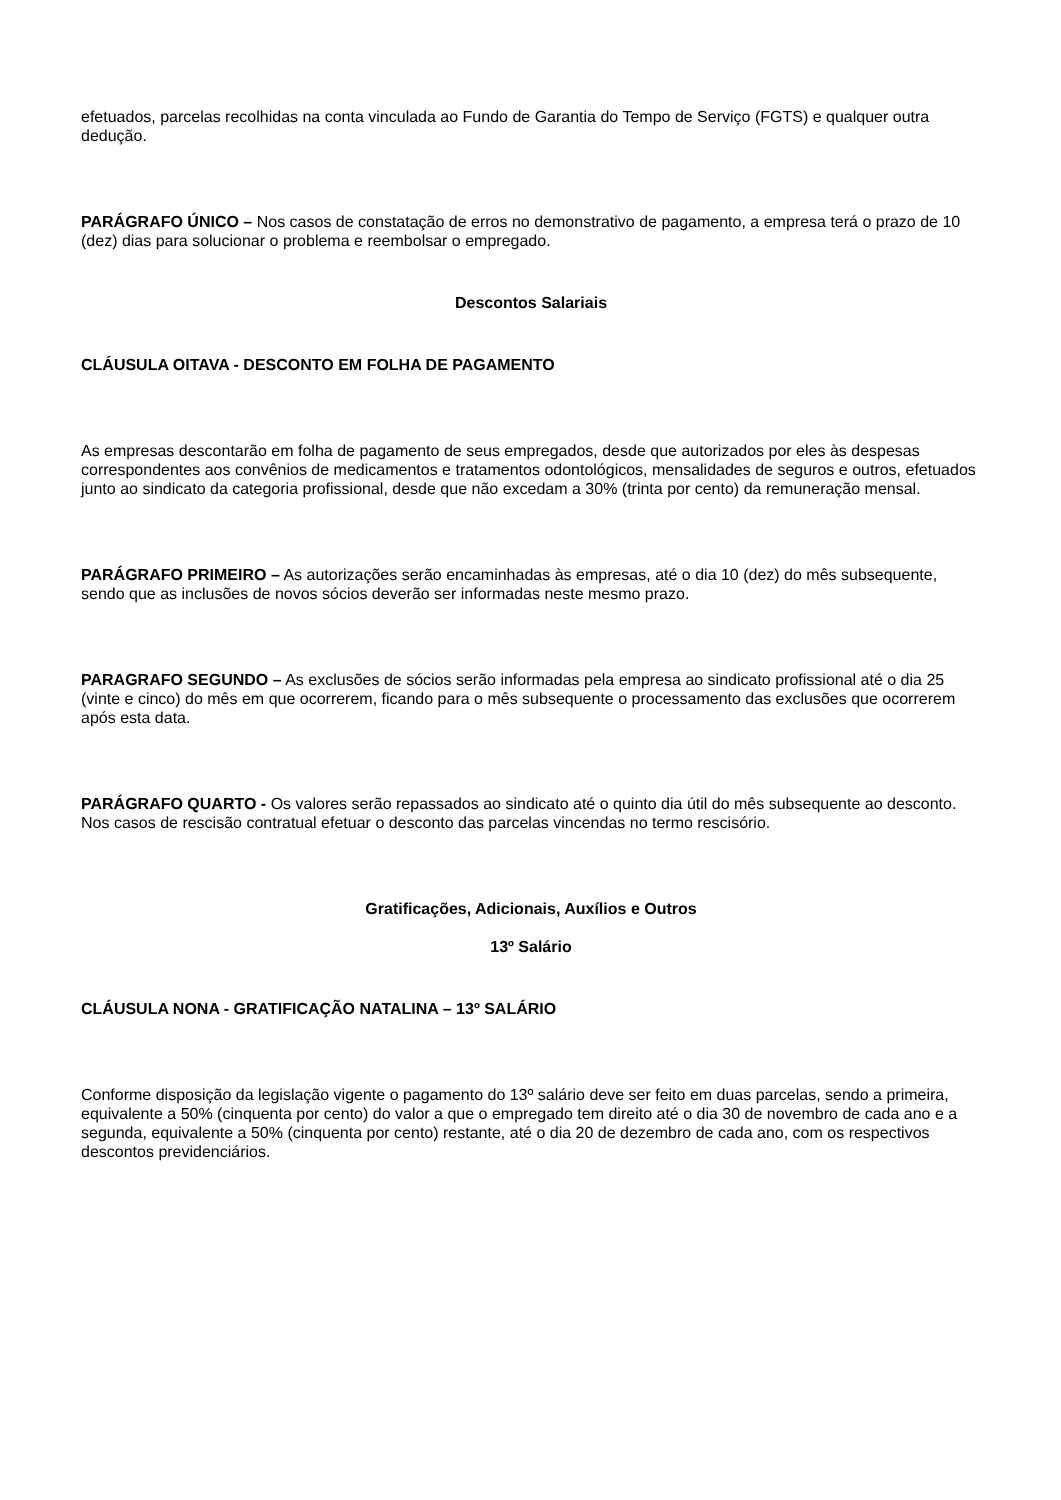efetuados, parcelas recolhidas na conta vinculada ao Fundo de Garantia do Tempo de Serviço (FGTS) e qualquer outra dedução.
PARÁGRAFO ÚNICO – Nos casos de constatação de erros no demonstrativo de pagamento, a empresa terá o prazo de 10 (dez) dias para solucionar o problema e reembolsar o empregado.
Descontos Salariais
CLÁUSULA OITAVA - DESCONTO EM FOLHA DE PAGAMENTO
As empresas descontarão em folha de pagamento de seus empregados, desde que autorizados por eles às despesas correspondentes aos convênios de medicamentos e tratamentos odontológicos, mensalidades de seguros e outros, efetuados junto ao sindicato da categoria profissional, desde que não excedam a 30% (trinta por cento) da remuneração mensal.
PARÁGRAFO PRIMEIRO – As autorizações serão encaminhadas às empresas, até o dia 10 (dez) do mês subsequente, sendo que as inclusões de novos sócios deverão ser informadas neste mesmo prazo.
PARAGRAFO SEGUNDO – As exclusões de sócios serão informadas pela empresa ao sindicato profissional até o dia 25 (vinte e cinco) do mês em que ocorrerem, ficando para o mês subsequente o processamento das exclusões que ocorrerem após esta data.
PARÁGRAFO QUARTO - Os valores serão repassados ao sindicato até o quinto dia útil do mês subsequente ao desconto. Nos casos de rescisão contratual efetuar o desconto das parcelas vincendas no termo rescisório.
Gratificações, Adicionais, Auxílios e Outros
13º Salário
CLÁUSULA NONA - GRATIFICAÇÃO NATALINA – 13º SALÁRIO
Conforme disposição da legislação vigente o pagamento do 13º salário deve ser feito em duas parcelas, sendo a primeira, equivalente a 50% (cinquenta por cento) do valor a que o empregado tem direito até o dia 30 de novembro de cada ano e a segunda, equivalente a 50% (cinquenta por cento) restante, até o dia 20 de dezembro de cada ano, com os respectivos descontos previdenciários.